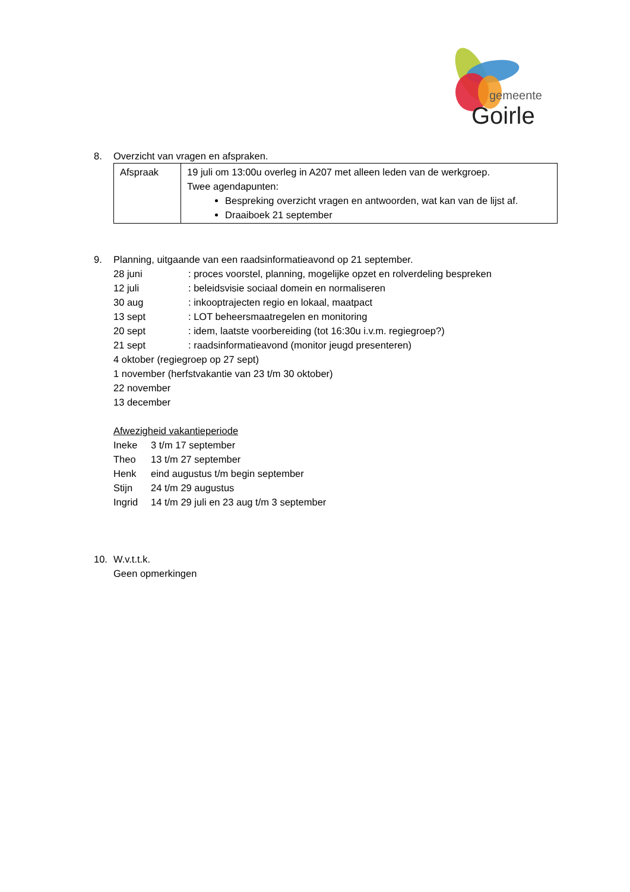gemeente
Goirle
8. Overzicht van vragen en afspraken.
| Afspraak | 19 juli om 13:00u overleg in A207 met alleen leden van de werkgroep. Twee agendapunten: Bespreking overzicht vragen en antwoorden, wat kan van de lijst af. Draaiboek 21 september |
9. Planning, uitgaande van een raadsinformatieavond op 21 september.
28 juni: proces voorstel, planning, mogelijke opzet en rolverdeling bespreken
12 juli: beleidsvisie sociaal domein en normaliseren
30 aug: inkooptrajecten regio en lokaal, maatpact
13 sept: LOT beheersmaatregelen en monitoring
20 sept: idem, laatste voorbereiding (tot 16:30u i.v.m. regiegroep?)
21 sept: raadsinformatieavond (monitor jeugd presenteren)
4 oktober (regiegroep op 27 sept)
1 november (herfstvakantie van 23 t/m 30 oktober)
22 november
13 december
Afwezigheid vakantieperiode
Ineke 3 t/m 17 september
Theo 13 t/m 27 september
Henk eind augustus t/m begin september
Stijn 24 t/m 29 augustus
Ingrid 14 t/m 29 juli en 23 aug t/m 3 september
10. W.v.t.t.k.
Geen opmerkingen